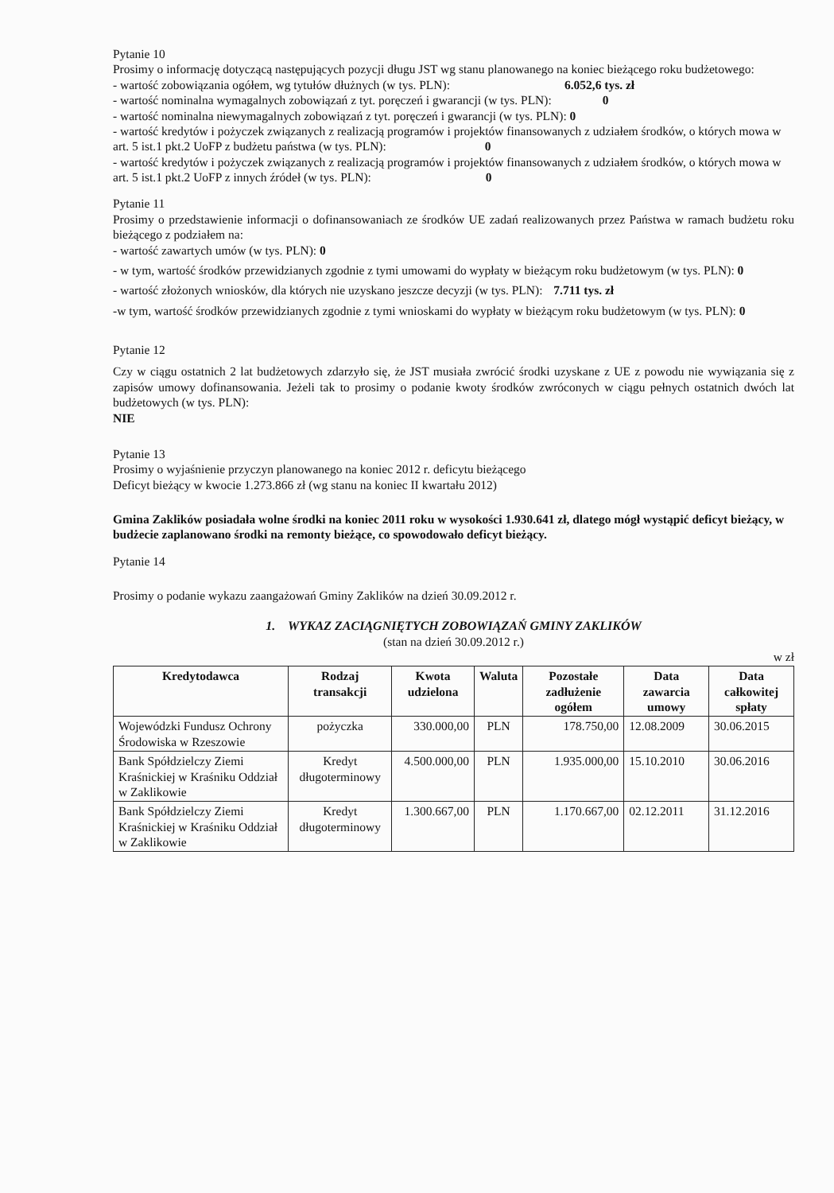Pytanie 10
Prosimy o informację dotyczącą następujących pozycji długu JST wg stanu planowanego na koniec bieżącego roku budżetowego:
- wartość zobowiązania ogółem, wg tytułów dłużnych (w tys. PLN): 6.052,6 tys. zł
- wartość nominalna wymagalnych zobowiązań z tyt. poręczeń i gwarancji (w tys. PLN): 0
- wartość nominalna niewymagalnych zobowiązań z tyt. poręczeń i gwarancji (w tys. PLN): 0
- wartość kredytów i pożyczek związanych z realizacją programów i projektów finansowanych z udziałem środków, o których mowa w art. 5 ist.1 pkt.2 UoFP z budżetu państwa (w tys. PLN): 0
- wartość kredytów i pożyczek związanych z realizacją programów i projektów finansowanych z udziałem środków, o których mowa w art. 5 ist.1 pkt.2 UoFP z innych źródeł (w tys. PLN): 0
Pytanie 11
Prosimy o przedstawienie informacji o dofinansowaniach ze środków UE zadań realizowanych przez Państwa w ramach budżetu roku bieżącego z podziałem na:
- wartość zawartych umów (w tys. PLN): 0
- w tym, wartość środków przewidzianych zgodnie z tymi umowami do wypłaty w bieżącym roku budżetowym (w tys. PLN): 0
- wartość złożonych wniosków, dla których nie uzyskano jeszcze decyzji (w tys. PLN): 7.711 tys. zł
-w tym, wartość środków przewidzianych zgodnie z tymi wnioskami do wypłaty w bieżącym roku budżetowym (w tys. PLN): 0
Pytanie 12
Czy w ciągu ostatnich 2 lat budżetowych zdarzyło się, że JST musiała zwrócić środki uzyskane z UE z powodu nie wywiązania się z zapisów umowy dofinansowania. Jeżeli tak to prosimy o podanie kwoty środków zwróconych w ciągu pełnych ostatnich dwóch lat budżetowych (w tys. PLN):
NIE
Pytanie 13
Prosimy o wyjaśnienie przyczyn planowanego na koniec 2012 r. deficytu bieżącego
Deficyt bieżący w kwocie 1.273.866 zł (wg stanu na koniec II kwartału 2012)
Gmina Zaklików posiadała wolne środki na koniec 2011 roku w wysokości 1.930.641 zł, dlatego mógł wystąpić deficyt bieżący, w budżecie zaplanowano środki na remonty bieżące, co spowodowało deficyt bieżący.
Pytanie 14
Prosimy o podanie wykazu zaangażowań Gminy Zaklików na dzień 30.09.2012 r.
1. WYKAZ ZACIĄGNIĘTYCH ZOBOWIĄZAŃ GMINY ZAKLIKÓW
(stan na dzień 30.09.2012 r.)
w zł
| Kredytodawca | Rodzaj transakcji | Kwota udzielona | Waluta | Pozostałe zadłużenie ogółem | Data zawarcia umowy | Data całkowitej spłaty |
| --- | --- | --- | --- | --- | --- | --- |
| Wojewódzki Fundusz Ochrony Środowiska w Rzeszowie | pożyczka | 330.000,00 | PLN | 178.750,00 | 12.08.2009 | 30.06.2015 |
| Bank Spółdzielczy Ziemi Kraśnickiej w Kraśniku Oddział w Zaklikowie | Kredyt długoterminowy | 4.500.000,00 | PLN | 1.935.000,00 | 15.10.2010 | 30.06.2016 |
| Bank Spółdzielczy Ziemi Kraśnickiej w Kraśniku Oddział w Zaklikowie | Kredyt długoterminowy | 1.300.667,00 | PLN | 1.170.667,00 | 02.12.2011 | 31.12.2016 |